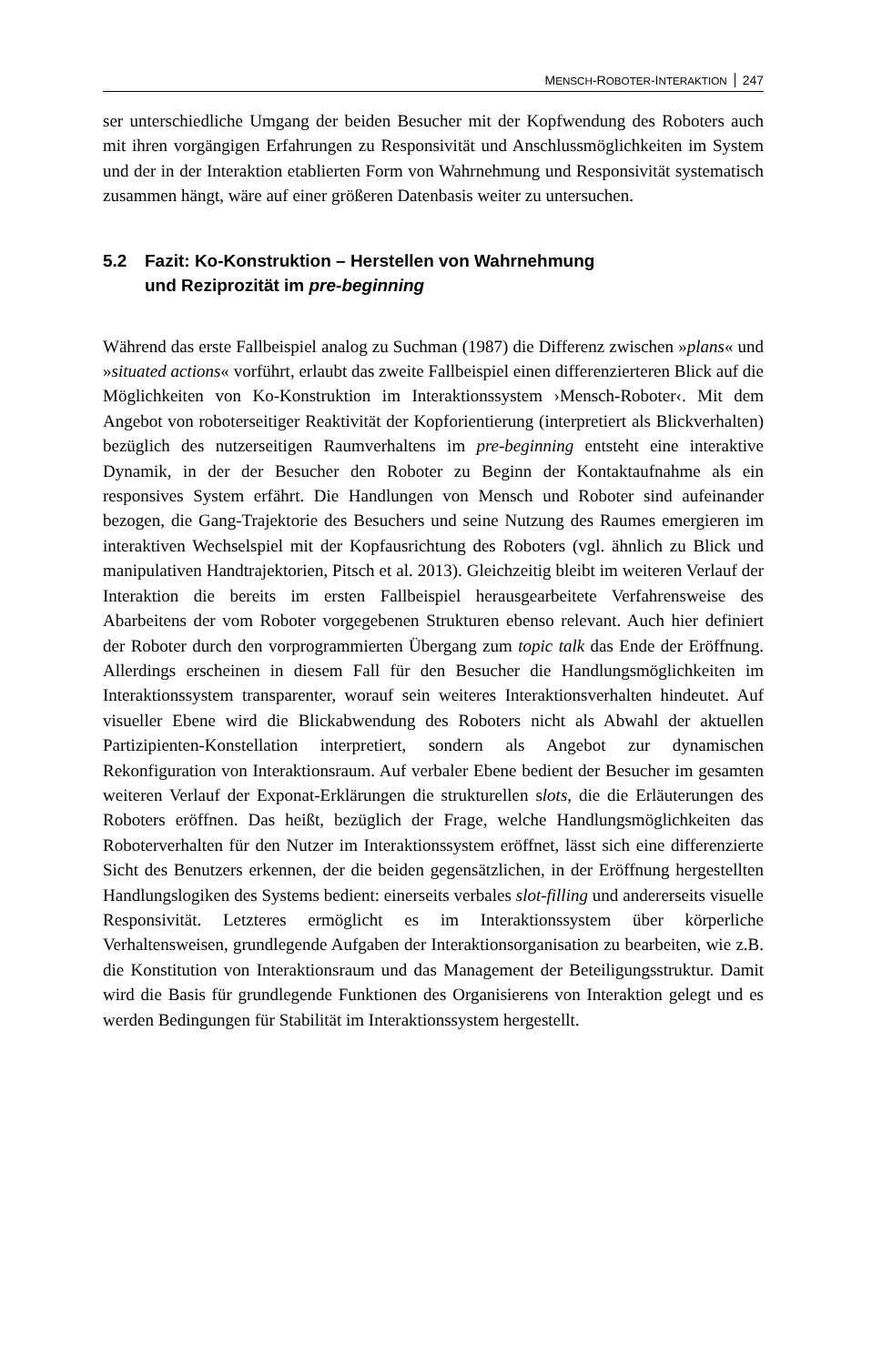MENSCH-ROBOTER-INTERAKTION 247
ser unterschiedliche Umgang der beiden Besucher mit der Kopfwendung des Roboters auch mit ihren vorgängigen Erfahrungen zu Responsivität und Anschlussmöglichkeiten im System und der in der Interaktion etablierten Form von Wahrnehmung und Responsivität systematisch zusammen hängt, wäre auf einer größeren Datenbasis weiter zu untersuchen.
5.2 Fazit: Ko-Konstruktion – Herstellen von Wahrnehmung
und Reziprozität im pre-beginning
Während das erste Fallbeispiel analog zu Suchman (1987) die Differenz zwischen »plans« und »situated actions« vorführt, erlaubt das zweite Fallbeispiel einen differenzierteren Blick auf die Möglichkeiten von Ko-Konstruktion im Interaktionssystem ›Mensch-Roboter‹. Mit dem Angebot von roboterseitiger Reaktivität der Kopforientierung (interpretiert als Blickverhalten) bezüglich des nutzerseitigen Raumverhaltens im pre-beginning entsteht eine interaktive Dynamik, in der der Besucher den Roboter zu Beginn der Kontaktaufnahme als ein responsives System erfährt. Die Handlungen von Mensch und Roboter sind aufeinander bezogen, die Gang-Trajektorie des Besuchers und seine Nutzung des Raumes emergieren im interaktiven Wechselspiel mit der Kopfausrichtung des Roboters (vgl. ähnlich zu Blick und manipulativen Handtrajektorien, Pitsch et al. 2013). Gleichzeitig bleibt im weiteren Verlauf der Interaktion die bereits im ersten Fallbeispiel herausgearbeitete Verfahrensweise des Abarbeitens der vom Roboter vorgegebenen Strukturen ebenso relevant. Auch hier definiert der Roboter durch den vorprogrammierten Übergang zum topic talk das Ende der Eröffnung. Allerdings erscheinen in diesem Fall für den Besucher die Handlungsmöglichkeiten im Interaktionssystem transparenter, worauf sein weiteres Interaktionsverhalten hindeutet. Auf visueller Ebene wird die Blickabwendung des Roboters nicht als Abwahl der aktuellen Partizipienten-Konstellation interpretiert, sondern als Angebot zur dynamischen Rekonfiguration von Interaktionsraum. Auf verbaler Ebene bedient der Besucher im gesamten weiteren Verlauf der Exponat-Erklärungen die strukturellen slots, die die Erläuterungen des Roboters eröffnen. Das heißt, bezüglich der Frage, welche Handlungsmöglichkeiten das Roboterverhalten für den Nutzer im Interaktionssystem eröffnet, lässt sich eine differenzierte Sicht des Benutzers erkennen, der die beiden gegensätzlichen, in der Eröffnung hergestellten Handlungslogiken des Systems bedient: einerseits verbales slot-filling und andererseits visuelle Responsivität. Letzteres ermöglicht es im Interaktionssystem über körperliche Verhaltensweisen, grundlegende Aufgaben der Interaktionsorganisation zu bearbeiten, wie z.B. die Konstitution von Interaktionsraum und das Management der Beteiligungsstruktur. Damit wird die Basis für grundlegende Funktionen des Organisierens von Interaktion gelegt und es werden Bedingungen für Stabilität im Interaktionssystem hergestellt.